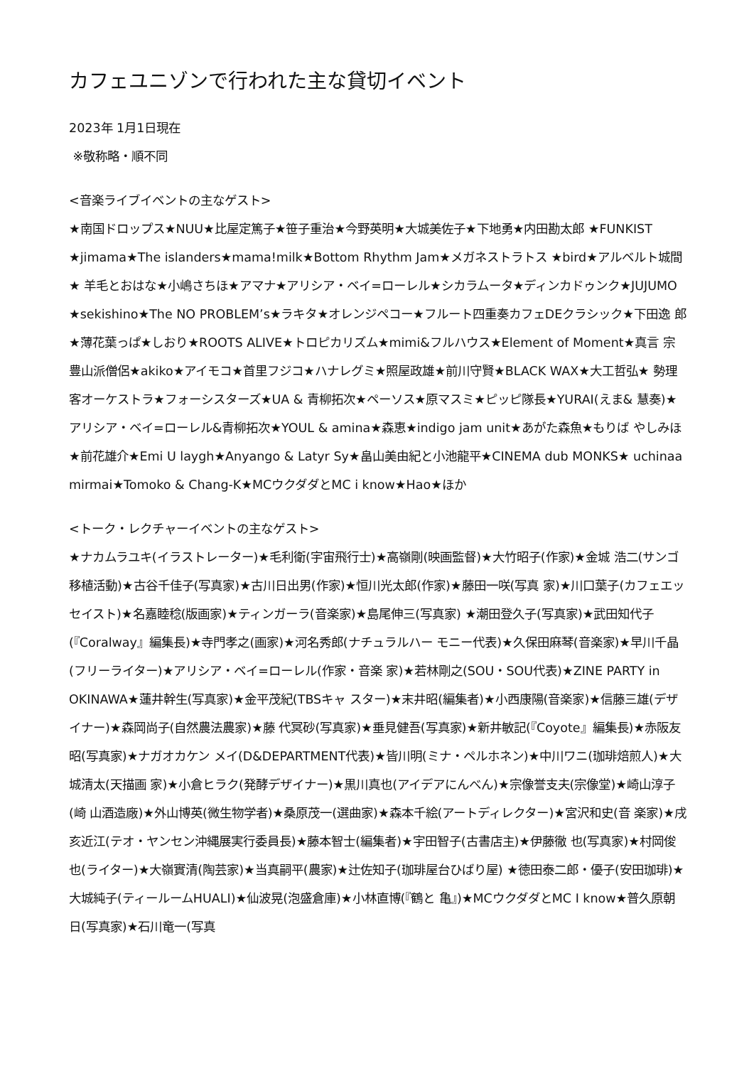カフェユニゾンで行われた主な貸切イベント
2023年 1月1日現在
※敬称略・順不同
<音楽ライブイベントの主なゲスト>
★南国ドロップス★NUU★比屋定篤子★笹子重治★今野英明★大城美佐子★下地勇★内田勘太郎 ★FUNKIST ★jimama★The islanders★mama!milk★Bottom Rhythm Jam★メガネストラトス ★bird★アルベルト城間★ 羊毛とおはな★小嶋さちほ★アマナ★アリシア・ベイ=ローレル★シカラムータ★ディンカドゥンク★JUJUMO ★sekishino★The NO PROBLEM’s★ラキタ★オレンジペコー★フルート四重奏カフェDEクラシック★下田逸 郎★薄花葉っぱ★しおり★ROOTS ALIVE★トロピカリズム★mimi&フルハウス★Element of Moment★真言 宗豊山派僧侶★akiko★アイモコ★首里フジコ★ハナレグミ★照屋政雄★前川守賢★BLACK WAX★大工哲弘★ 勢理客オーケストラ★フォーシスターズ★UA & 青柳拓次★ペーソス★原マスミ★ピッピ隊長★YURAI(えま& 慧奏)★アリシア・ベイ=ローレル&青柳拓次★YOUL & amina★森恵★indigo jam unit★あがた森魚★もりば やしみほ★前花雄介★Emi U laygh★Anyango & Latyr Sy★畠山美由紀と小池龍平★CINEMA dub MONKS★ uchinaa mirmai★Tomoko & Chang-K★MCウクダダとMC i know★Hao★ほか
<トーク・レクチャーイベントの主なゲスト>
★ナカムラユキ(イラストレーター)★毛利衛(宇宙飛行士)★高嶺剛(映画監督)★大竹昭子(作家)★金城 浩二(サンゴ移植活動)★古谷千佳子(写真家)★古川日出男(作家)★恒川光太郎(作家)★藤田一咲(写真 家)★川口葉子(カフェエッセイスト)★名嘉睦稔(版画家)★ティンガーラ(音楽家)★島尾伸三(写真家) ★潮田登久子(写真家)★武田知代子(『Coralway』編集長)★寺門孝之(画家)★河名秀郎(ナチュラルハー モニー代表)★久保田麻琴(音楽家)★早川千晶(フリーライター)★アリシア・ベイ=ローレル(作家・音楽 家)★若林剛之(SOU・SOU代表)★ZINE PARTY in OKINAWA★蓮井幹生(写真家)★金平茂紀(TBSキャ スター)★末井昭(編集者)★小西康陽(音楽家)★信藤三雄(デザイナー)★森岡尚子(自然農法農家)★藤 代冥砂(写真家)★垂見健吾(写真家)★新井敏記(『Coyote』編集長)★赤阪友昭(写真家)★ナガオカケン メイ(D&DEPARTMENT代表)★皆川明(ミナ・ペルホネン)★中川ワニ(珈琲焙煎人)★大城清太(天描画 家)★小倉ヒラク(発酵デザイナー)★黒川真也(アイデアにんべん)★宗像誉支夫(宗像堂)★崎山淳子(崎 山酒造廠)★外山博英(微生物学者)★桑原茂一(選曲家)★森本千絵(アートディレクター)★宮沢和史(音 楽家)★戌亥近江(テオ・ヤンセン沖縄展実行委員長)★藤本智士(編集者)★宇田智子(古書店主)★伊藤徹 也(写真家)★村岡俊也(ライター)★大嶺實清(陶芸家)★当真嗣平(農家)★辻佐知子(珈琲屋台ひばり屋) ★徳田泰二郎・優子(安田珈琲)★大城純子(ティールームHUALI)★仙波晃(泡盛倉庫)★小林直博(『鶴と 亀』)★MCウクダダとMC I know★普久原朝日(写真家)★石川竜一(写真